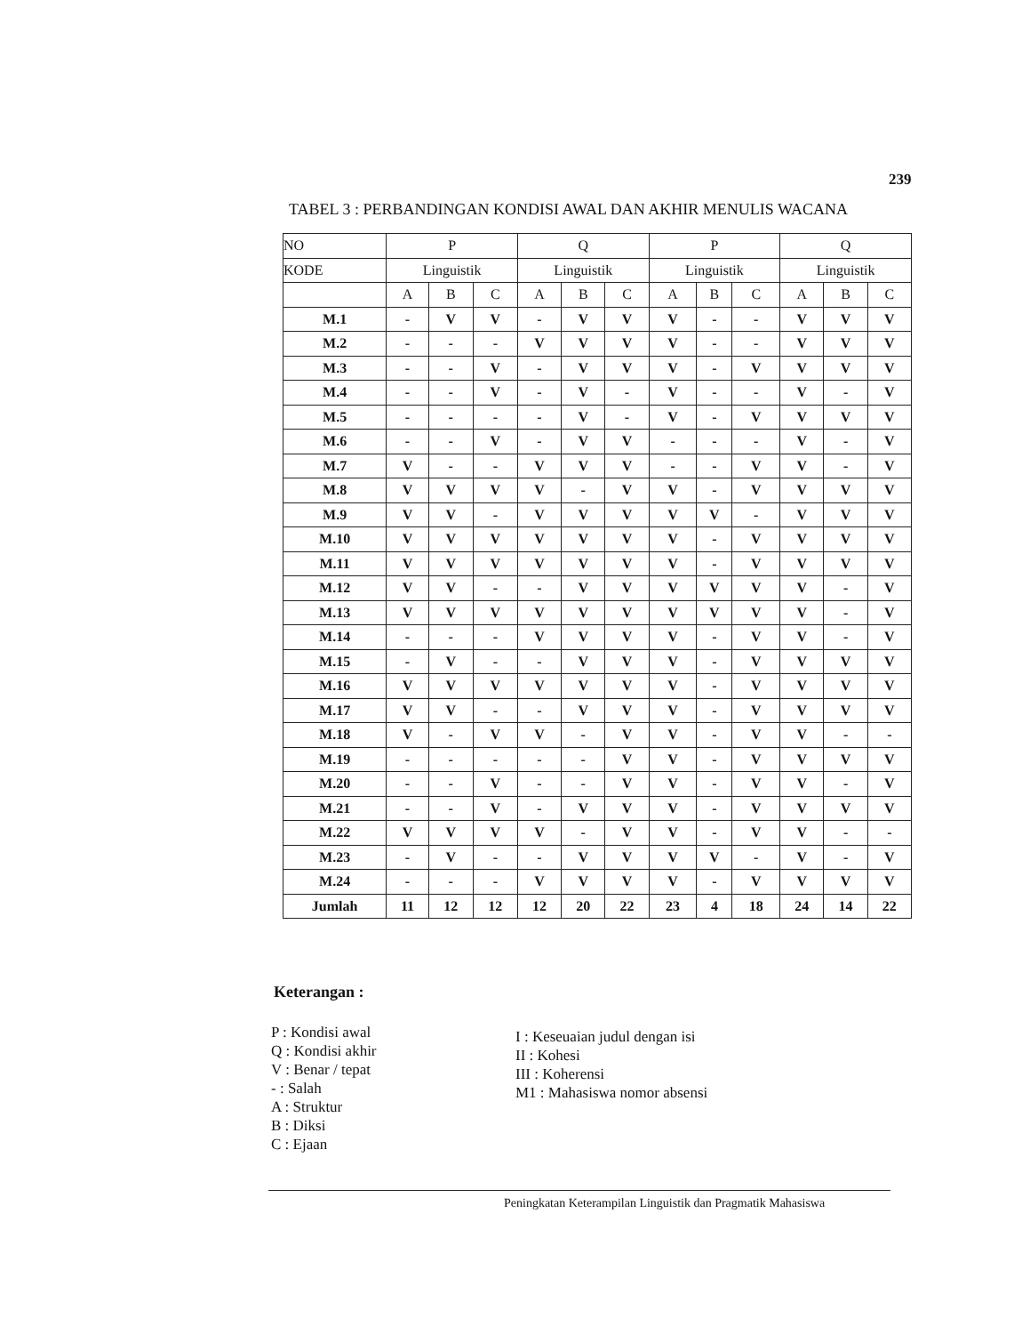239
TABEL 3 : PERBANDINGAN KONDISI AWAL DAN AKHIR MENULIS WACANA
| NO | P | | | Q | | | P | | | Q | | |
| --- | --- | --- | --- | --- | --- | --- | --- | --- | --- | --- | --- | --- |
| KODE | Linguistik | | | Linguistik | | | Linguistik | | | Linguistik | | |
| | A | B | C | A | B | C | A | B | C | A | B | C |
| M.1 | - | V | V | - | V | V | V | - | - | V | V | V |
| M.2 | - | - | - | V | V | V | V | - | - | V | V | V |
| M.3 | - | - | V | - | V | V | V | - | V | V | V | V |
| M.4 | - | - | V | - | V | - | V | - | - | V | - | V |
| M.5 | - | - | - | - | V | - | V | - | V | V | V | V |
| M.6 | - | - | V | - | V | V | - | - | - | V | - | V |
| M.7 | V | - | - | V | V | V | - | - | V | V | - | V |
| M.8 | V | V | V | V | - | V | V | - | V | V | V | V |
| M.9 | V | V | - | V | V | V | V | V | - | V | V | V |
| M.10 | V | V | V | V | V | V | V | - | V | V | V | V |
| M.11 | V | V | V | V | V | V | V | - | V | V | V | V |
| M.12 | V | V | - | - | V | V | V | V | V | V | - | V |
| M.13 | V | V | V | V | V | V | V | V | V | V | - | V |
| M.14 | - | - | - | V | V | V | V | - | V | V | - | V |
| M.15 | - | V | - | - | V | V | V | - | V | V | V | V |
| M.16 | V | V | V | V | V | V | V | - | V | V | V | V |
| M.17 | V | V | - | - | V | V | V | - | V | V | V | V |
| M.18 | V | - | V | V | - | V | V | - | V | V | - | - |
| M.19 | - | - | - | - | - | V | V | - | V | V | V | V |
| M.20 | - | - | V | - | - | V | V | - | V | V | - | V |
| M.21 | - | - | V | - | V | V | V | - | V | V | V | V |
| M.22 | V | V | V | V | - | V | V | - | V | V | - | - |
| M.23 | - | V | - | - | V | V | V | V | - | V | - | V |
| M.24 | - | - | - | V | V | V | V | - | V | V | V | V |
| Jumlah | 11 | 12 | 12 | 12 | 20 | 22 | 23 | 4 | 18 | 24 | 14 | 22 |
Keterangan :
P : Kondisi awal
Q : Kondisi akhir
V : Benar / tepat
- : Salah
A : Struktur
B : Diksi
C : Ejaan
I : Keseuaian judul dengan isi
II : Kohesi
III : Koherensi
M1 : Mahasiswa nomor absensi
Peningkatan Keterampilan Linguistik dan Pragmatik Mahasiswa